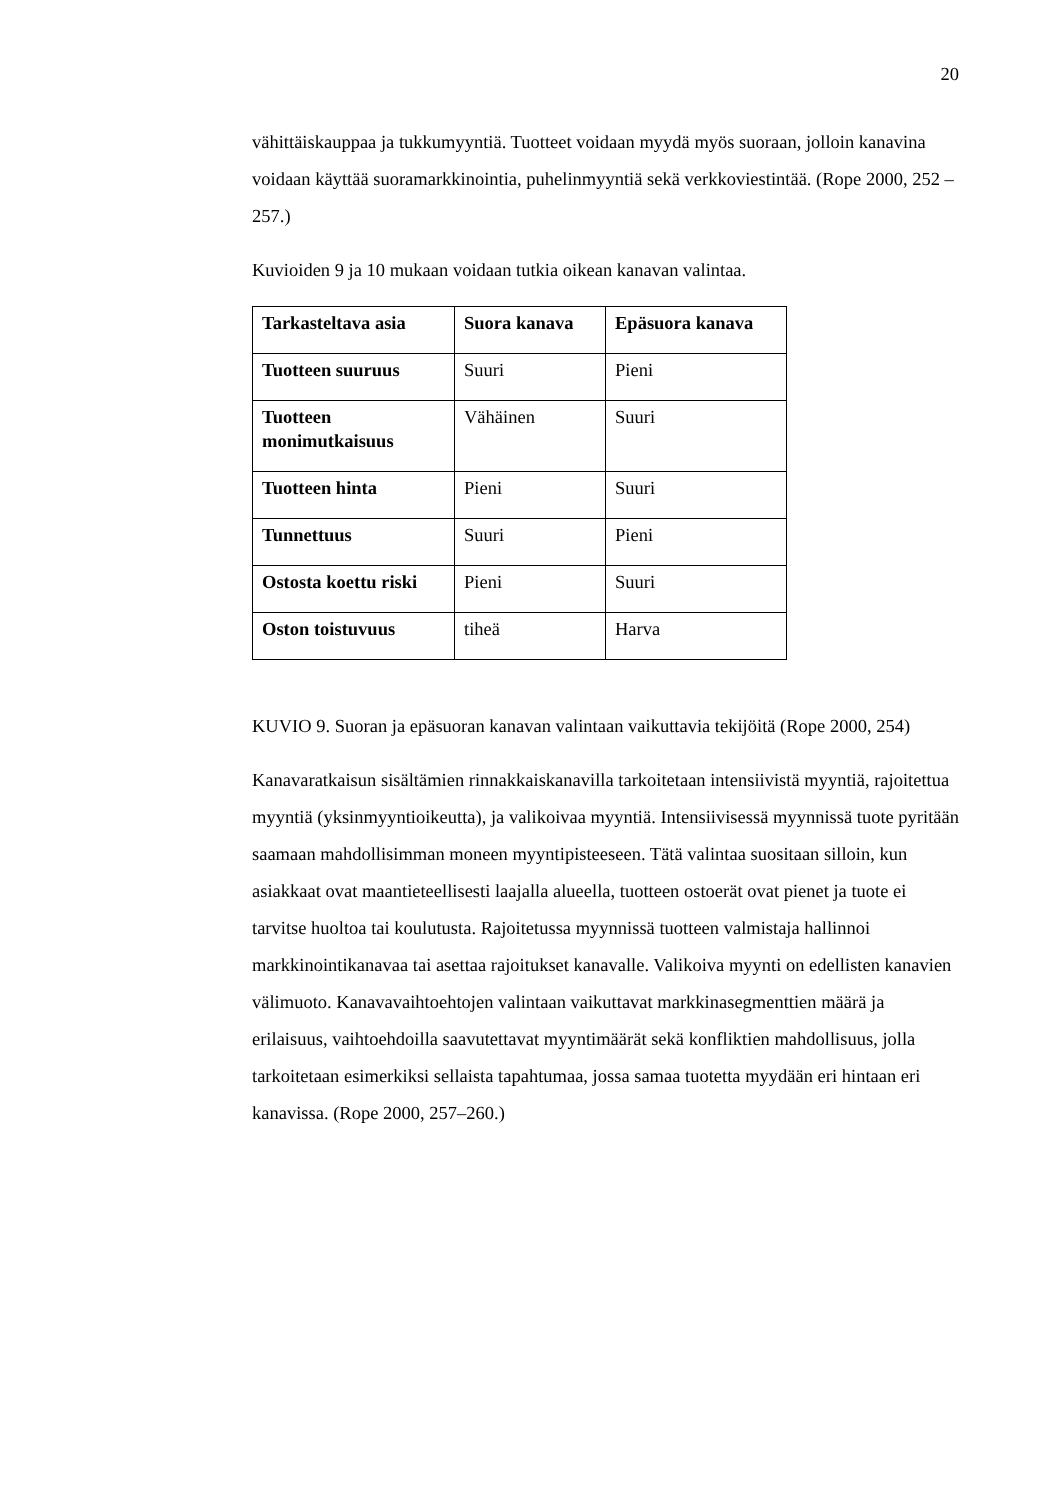20
vähittäiskauppaa ja tukkumyyntiä. Tuotteet voidaan myydä myös suoraan, jolloin kanavina voidaan käyttää suoramarkkinointia, puhelinmyyntiä sekä verkkoviestintää. (Rope 2000, 252 – 257.)
Kuvioiden 9 ja 10 mukaan voidaan tutkia oikean kanavan valintaa.
| Tarkasteltava asia | Suora kanava | Epäsuora kanava |
| --- | --- | --- |
| Tuotteen suuruus | Suuri | Pieni |
| Tuotteen monimutkaisuus | Vähäinen | Suuri |
| Tuotteen hinta | Pieni | Suuri |
| Tunnettuus | Suuri | Pieni |
| Ostosta koettu riski | Pieni | Suuri |
| Oston toistuvuus | tiheä | Harva |
KUVIO 9. Suoran ja epäsuoran kanavan valintaan vaikuttavia tekijöitä (Rope 2000, 254)
Kanavaratkaisun sisältämien rinnakkaiskanavilla tarkoitetaan intensiivistä myyntiä, rajoitettua myyntiä (yksinmyyntioikeutta), ja valikoivaa myyntiä. Intensiivisessä myynnissä tuote pyritään saamaan mahdollisimman moneen myyntipisteeseen. Tätä valintaa suositaan silloin, kun asiakkaat ovat maantieteellisesti laajalla alueella, tuotteen ostoerät ovat pienet ja tuote ei tarvitse huoltoa tai koulutusta. Rajoitetussa myynnissä tuotteen valmistaja hallinnoi markkinointikanavaa tai asettaa rajoitukset kanavalle. Valikoiva myynti on edellisten kanavien välimuoto. Kanavavaihtoehtojen valintaan vaikuttavat markkinasegmenttien määrä ja erilaisuus, vaihtoehdoilla saavutettavat myyntimäärät sekä konfliktien mahdollisuus, jolla tarkoitetaan esimerkiksi sellaista tapahtumaa, jossa samaa tuotetta myydään eri hintaan eri kanavissa. (Rope 2000, 257–260.)